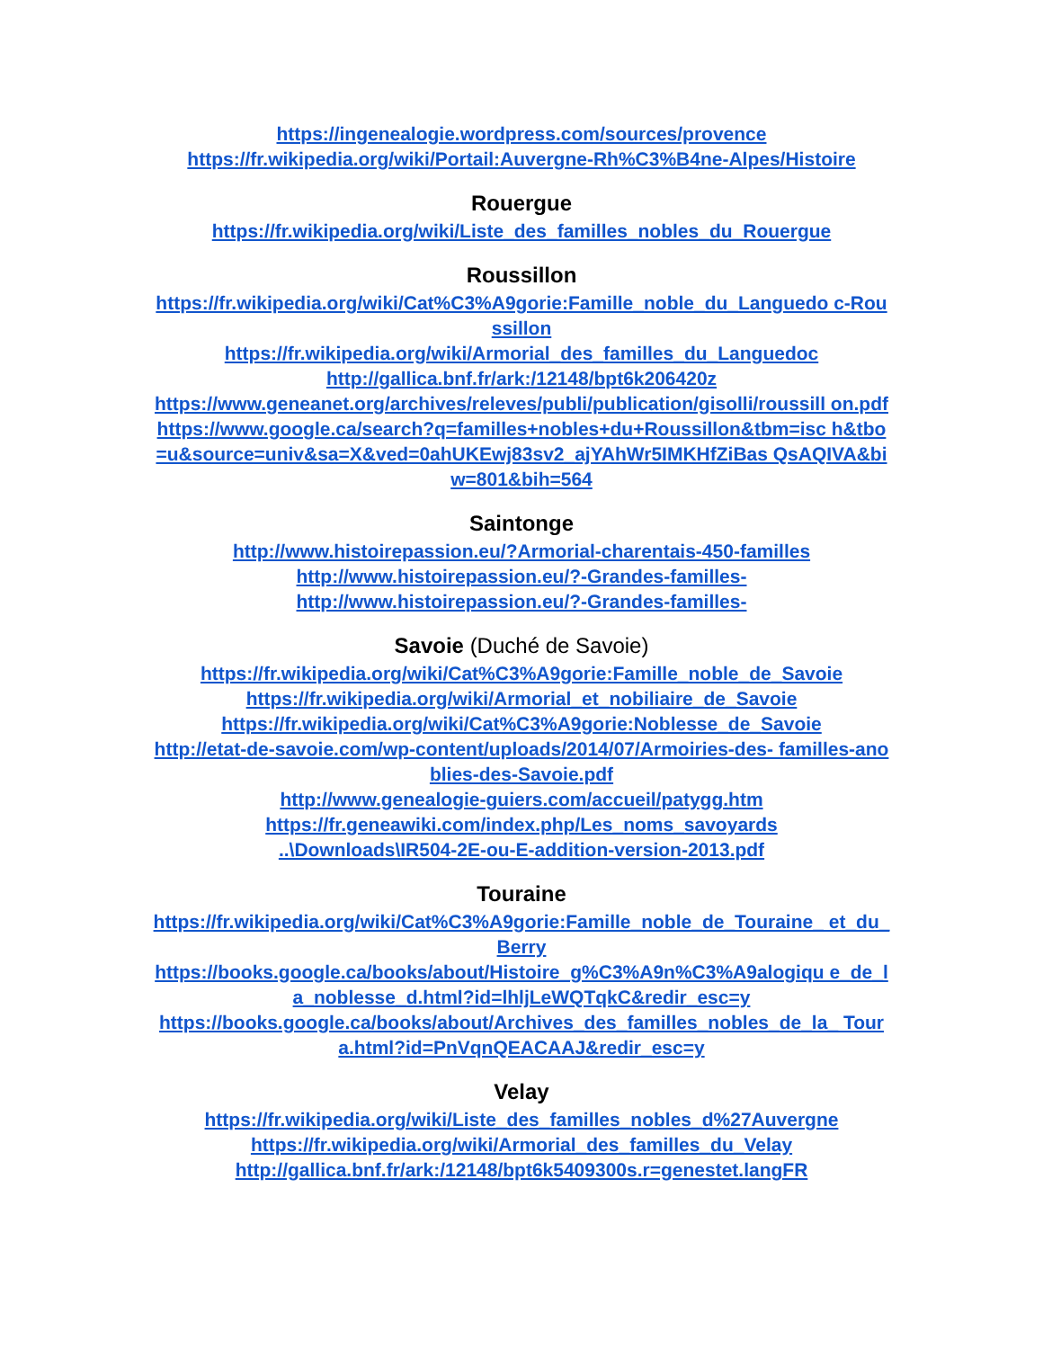https://ingenealogie.wordpress.com/sources/provence
https://fr.wikipedia.org/wiki/Portail:Auvergne-Rh%C3%B4ne-Alpes/Histoire
Rouergue
https://fr.wikipedia.org/wiki/Liste_des_familles_nobles_du_Rouergue
Roussillon
https://fr.wikipedia.org/wiki/Cat%C3%A9gorie:Famille_noble_du_Languedo c-Roussillon
https://fr.wikipedia.org/wiki/Armorial_des_familles_du_Languedoc
http://gallica.bnf.fr/ark:/12148/bpt6k206420z
https://www.geneanet.org/archives/releves/publi/publication/gisolli/roussill on.pdf
https://www.google.ca/search?q=familles+nobles+du+Roussillon&tbm=isc h&tbo=u&source=univ&sa=X&ved=0ahUKEwj83sv2_ajYAhWr5IMKHfZiBas QsAQIVA&biw=801&bih=564
Saintonge
http://www.histoirepassion.eu/?Armorial-charentais-450-familles
http://www.histoirepassion.eu/?-Grandes-familles-
http://www.histoirepassion.eu/?-Grandes-familles-
Savoie (Duché de Savoie)
https://fr.wikipedia.org/wiki/Cat%C3%A9gorie:Famille_noble_de_Savoie
https://fr.wikipedia.org/wiki/Armorial_et_nobiliaire_de_Savoie
https://fr.wikipedia.org/wiki/Cat%C3%A9gorie:Noblesse_de_Savoie
http://etat-de-savoie.com/wp-content/uploads/2014/07/Armoiries-des- familles-anoblies-des-Savoie.pdf
http://www.genealogie-guiers.com/accueil/patygg.htm
https://fr.geneawiki.com/index.php/Les_noms_savoyards
..\Downloads\IR504-2E-ou-E-addition-version-2013.pdf
Touraine
https://fr.wikipedia.org/wiki/Cat%C3%A9gorie:Famille_noble_de_Touraine_ et_du_Berry
https://books.google.ca/books/about/Histoire_g%C3%A9n%C3%A9alogiqu e_de_la_noblesse_d.html?id=lhljLeWQTqkC&redir_esc=y
https://books.google.ca/books/about/Archives_des_familles_nobles_de_la_ Toura.html?id=PnVqnQEACAAJ&redir_esc=y
Velay
https://fr.wikipedia.org/wiki/Liste_des_familles_nobles_d%27Auvergne
https://fr.wikipedia.org/wiki/Armorial_des_familles_du_Velay
http://gallica.bnf.fr/ark:/12148/bpt6k5409300s.r=genestet.langFR